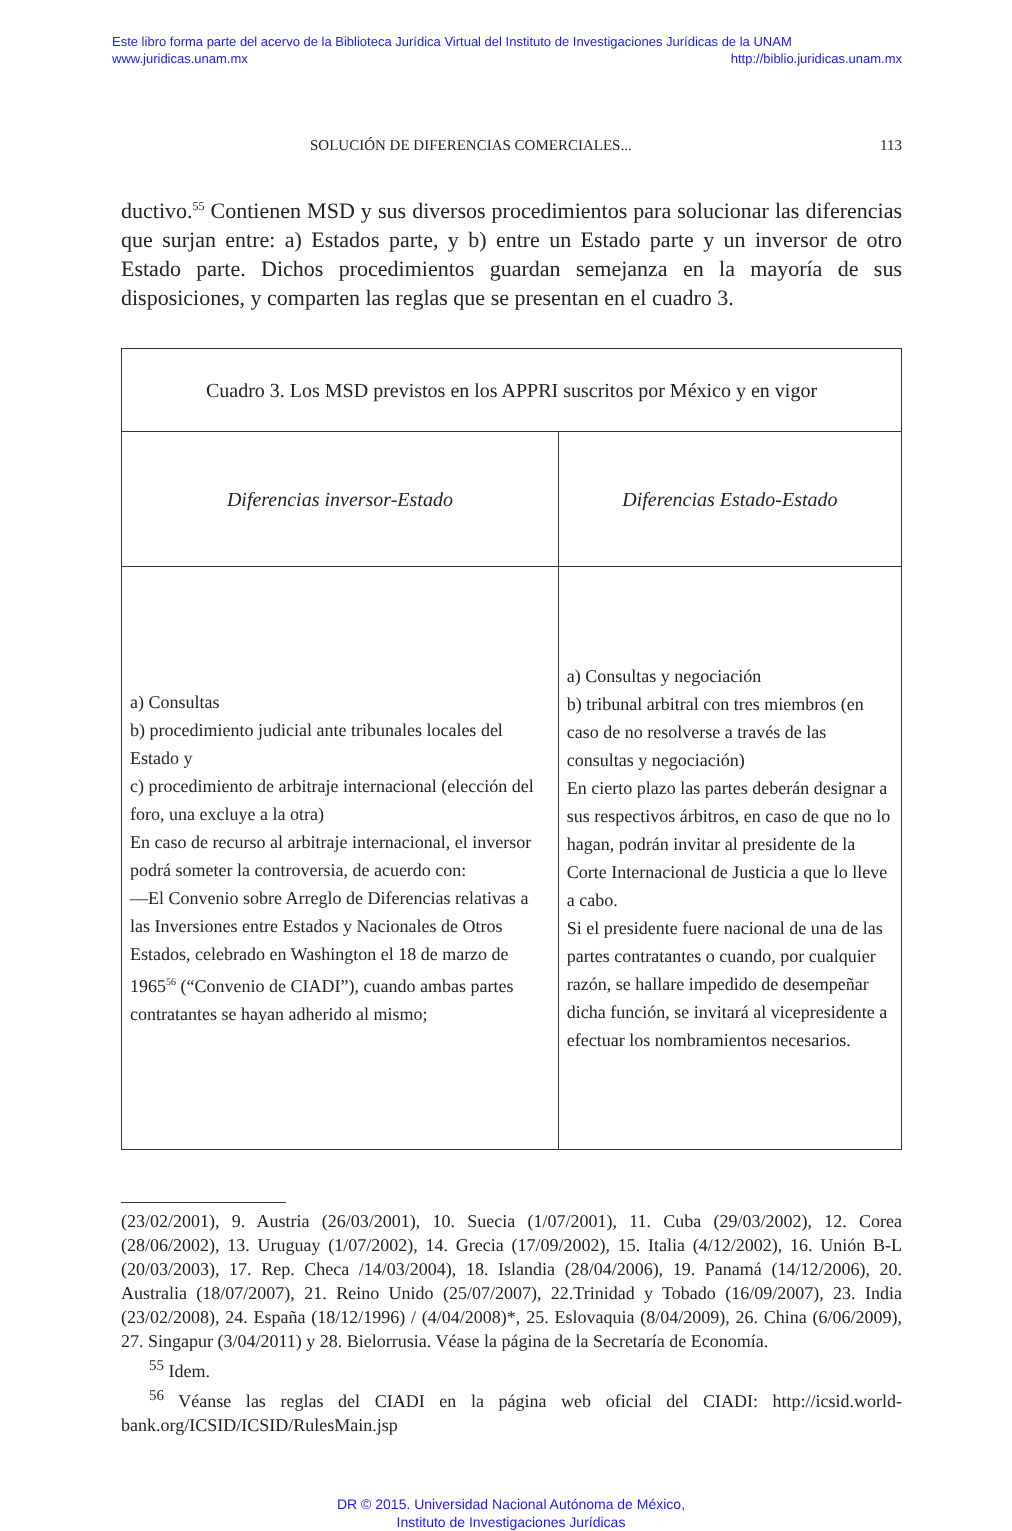Este libro forma parte del acervo de la Biblioteca Jurídica Virtual del Instituto de Investigaciones Jurídicas de la UNAM
www.juridicas.unam.mx http://biblio.juridicas.unam.mx
SOLUCIÓN DE DIFERENCIAS COMERCIALES... 113
ductivo.<sup>55</sup> Contienen MSD y sus diversos procedimientos para solucionar las diferencias que surjan entre: a) Estados parte, y b) entre un Estado parte y un inversor de otro Estado parte. Dichos procedimientos guardan seme­janza en la mayoría de sus disposiciones, y comparten las reglas que se presentan en el cuadro 3.
| Cuadro 3. Los MSD previstos en los APPRI suscritos por México y en vigor | |
| --- | --- |
| Diferencias inversor-Estado | Diferencias Estado-Estado |
| a) Consultas b) procedimiento judicial ante tribunales locales del Estado y c) procedimiento de arbitraje internacional (elección del foro, una excluye a la otra) En caso de recurso al arbitraje internacional, el inversor podrá someter la controversia, de acuerdo con: —El Convenio sobre Arreglo de Diferencias relativas a las Inversiones entre Estados y Nacionales de Otros Estados, celebrado en Washington el 18 de marzo de 1965<sup>56</sup> (“Convenio de CIADI”), cuando ambas partes contratantes se hayan adherido al mismo; | a) Consultas y negociación b) tribunal arbitral con tres miembros (en caso de no resolverse a través de las consultas y negociación) En cierto plazo las partes deberán designar a sus respectivos árbitros, en caso de que no lo hagan, podrán invitar al presidente de la Corte Internacional de Justicia a que lo lleve a cabo. Si el presidente fuere nacional de una de las partes contratantes o cuando, por cualquier razón, se hallare impedido de desempeñar dicha función, se invitará al vicepresidente a efectuar los nombramientos necesarios. |
(23/02/2001), 9. Austria (26/03/2001), 10. Suecia (1/07/2001), 11. Cuba (29/03/2002), 12. Corea (28/06/2002), 13. Uruguay (1/07/2002), 14. Grecia (17/09/2002), 15. Italia (4/12/2002), 16. Unión B-L (20/03/2003), 17. Rep. Checa /14/03/2004), 18. Islandia (28/04/2006), 19. Panamá (14/12/2006), 20. Australia (18/07/2007), 21. Reino Unido (25/07/2007), 22.Trinidad y Tobado (16/09/2007), 23. India (23/02/2008), 24. España (18/12/1996) / (4/04/2008)*, 25. Eslovaquia (8/04/2009), 26. China (6/06/2009), 27. Singapur (3/04/2011) y 28. Bielorrusia. Véase la página de la Secretaría de Economía.
<sup>55</sup> Idem.
<sup>56</sup> Véanse las reglas del CIADI en la página web oficial del CIADI: http://icsid.world­bank.org/ICSID/ICSID/RulesMain.jsp
DR © 2015. Universidad Nacional Autónoma de México,
Instituto de Investigaciones Jurídicas